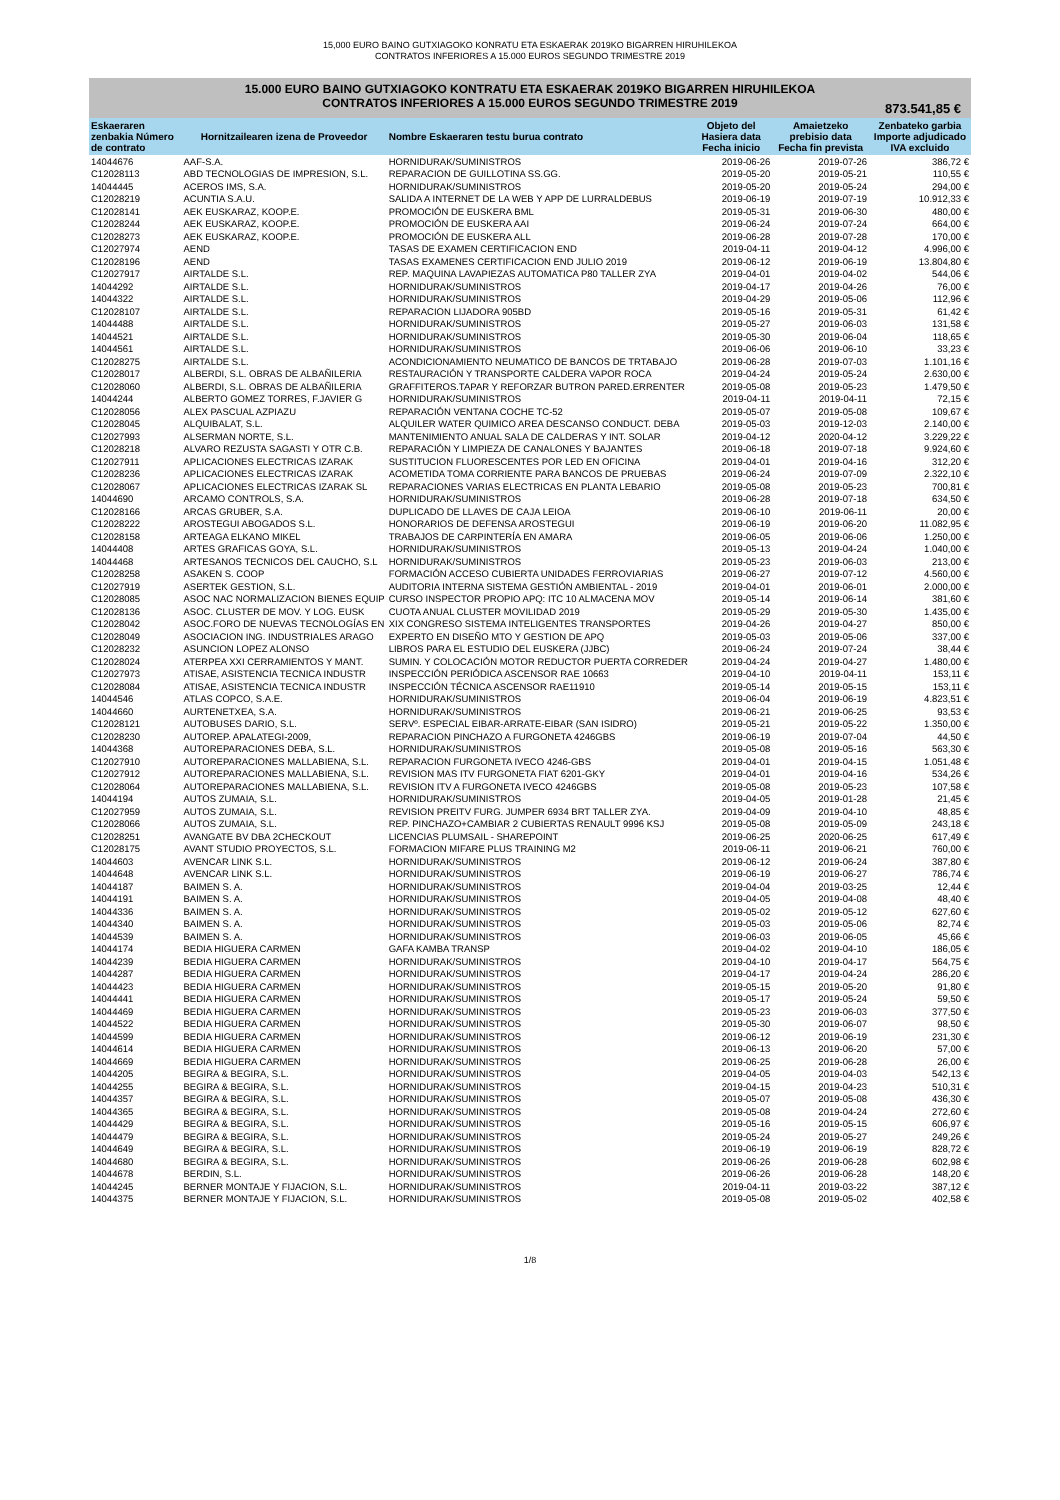15,000 EURO BAINO GUTXIAGOKO KONRATU ETA ESKAERAK 2019KO BIGARREN HIRUHILEKOA
CONTRATOS INFERIORES A 15.000 EUROS SEGUNDO TRIMESTRE 2019
15.000 EURO BAINO GUTXIAGOKO KONTRATU ETA ESKAERAK 2019KO BIGARREN HIRUHILEKOA
CONTRATOS INFERIORES A 15.000 EUROS SEGUNDO TRIMESTRE 2019
873.541,85 €
| Eskaeraren zenbakia Número de contrato | Hornitzailearen izena de Proveedor | Nombre Eskaeraren testu burua contrato | Objeto del Hasiera data Fecha inicio | Amaietzeko prebisio data Fecha fin prevista | Zenbateko garbia Importe adjudicado IVA excluido |
| --- | --- | --- | --- | --- | --- |
| 14044676 | AAF-S.A. | HORNIDURAK/SUMINISTROS | 2019-06-26 | 2019-07-26 | 386,72 € |
| C12028113 | ABD TECNOLOGIAS DE IMPRESION, S.L. | REPARACION DE GUILLOTINA SS.GG. | 2019-05-20 | 2019-05-21 | 110,55 € |
| 14044445 | ACEROS IMS, S.A. | HORNIDURAK/SUMINISTROS | 2019-05-20 | 2019-05-24 | 294,00 € |
| C12028219 | ACUNTIA S.A.U. | SALIDA A INTERNET DE LA WEB Y APP DE LURRALDEBUS | 2019-06-19 | 2019-07-19 | 10.912,33 € |
| C12028141 | AEK EUSKARAZ, KOOP.E. | PROMOCIÓN DE EUSKERA BML | 2019-05-31 | 2019-06-30 | 480,00 € |
| C12028244 | AEK EUSKARAZ, KOOP.E. | PROMOCIÓN DE EUSKERA AAI | 2019-06-24 | 2019-07-24 | 664,00 € |
| C12028273 | AEK EUSKARAZ, KOOP.E. | PROMOCIÓN DE EUSKERA ALL | 2019-06-28 | 2019-07-28 | 170,00 € |
| C12027974 | AEND | TASAS DE EXAMEN CERTIFICACION END | 2019-04-11 | 2019-04-12 | 4.996,00 € |
| C12028196 | AEND | TASAS EXAMENES CERTIFICACION END JULIO 2019 | 2019-06-12 | 2019-06-19 | 13.804,80 € |
| C12027917 | AIRTALDE S.L. | REP. MAQUINA LAVAPIEZAS AUTOMATICA P80 TALLER ZYA | 2019-04-01 | 2019-04-02 | 544,06 € |
| 14044292 | AIRTALDE S.L. | HORNIDURAK/SUMINISTROS | 2019-04-17 | 2019-04-26 | 76,00 € |
| 14044322 | AIRTALDE S.L. | HORNIDURAK/SUMINISTROS | 2019-04-29 | 2019-05-06 | 112,96 € |
| C12028107 | AIRTALDE S.L. | REPARACION LIJADORA 905BD | 2019-05-16 | 2019-05-31 | 61,42 € |
| 14044488 | AIRTALDE S.L. | HORNIDURAK/SUMINISTROS | 2019-05-27 | 2019-06-03 | 131,58 € |
| 14044521 | AIRTALDE S.L. | HORNIDURAK/SUMINISTROS | 2019-05-30 | 2019-06-04 | 118,65 € |
| 14044561 | AIRTALDE S.L. | HORNIDURAK/SUMINISTROS | 2019-06-06 | 2019-06-10 | 33,23 € |
| C12028275 | AIRTALDE S.L. | ACONDICIONAMIENTO NEUMATICO DE BANCOS DE TRTABAJO | 2019-06-28 | 2019-07-03 | 1.101,16 € |
| C12028017 | ALBERDI, S.L. OBRAS DE ALBAÑILERIA | RESTAURACIÓN Y TRANSPORTE CALDERA VAPOR ROCA | 2019-04-24 | 2019-05-24 | 2.630,00 € |
| C12028060 | ALBERDI, S.L. OBRAS DE ALBAÑILERIA | GRAFFITEROS.TAPAR Y REFORZAR BUTRON PARED.ERRENTER | 2019-05-08 | 2019-05-23 | 1.479,50 € |
| 14044244 | ALBERTO GOMEZ TORRES, F.JAVIER G | HORNIDURAK/SUMINISTROS | 2019-04-11 | 2019-04-11 | 72,15 € |
| C12028056 | ALEX PASCUAL AZPIAZU | REPARACIÓN VENTANA COCHE TC-52 | 2019-05-07 | 2019-05-08 | 109,67 € |
| C12028045 | ALQUIBALAT, S.L. | ALQUILER WATER QUIMICO AREA DESCANSO CONDUCT. DEBA | 2019-05-03 | 2019-12-03 | 2.140,00 € |
| C12027993 | ALSERMAN NORTE, S.L. | MANTENIMIENTO ANUAL SALA DE CALDERAS Y INT. SOLAR | 2019-04-12 | 2020-04-12 | 3.229,22 € |
| C12028218 | ALVARO REZUSTA SAGASTI Y OTR C.B. | REPARACIÓN Y LIMPIEZA DE CANALONES Y BAJANTES | 2019-06-18 | 2019-07-18 | 9.924,60 € |
| C12027911 | APLICACIONES ELECTRICAS IZARAK | SUSTITUCION FLUORESCENTES POR LED EN OFICINA | 2019-04-01 | 2019-04-16 | 312,20 € |
| C12028236 | APLICACIONES ELECTRICAS IZARAK | ACOMETIDA TOMA CORRIENTE PARA BANCOS DE PRUEBAS | 2019-06-24 | 2019-07-09 | 2.322,10 € |
| C12028067 | APLICACIONES ELECTRICAS IZARAK SL | REPARACIONES VARIAS ELECTRICAS EN PLANTA LEBARIO | 2019-05-08 | 2019-05-23 | 700,81 € |
| 14044690 | ARCAMO CONTROLS, S.A. | HORNIDURAK/SUMINISTROS | 2019-06-28 | 2019-07-18 | 634,50 € |
| C12028166 | ARCAS GRUBER, S.A. | DUPLICADO DE LLAVES DE CAJA LEIOA | 2019-06-10 | 2019-06-11 | 20,00 € |
| C12028222 | AROSTEGUI ABOGADOS S.L. | HONORARIOS DE DEFENSA AROSTEGUI | 2019-06-19 | 2019-06-20 | 11.082,95 € |
| C12028158 | ARTEAGA ELKANO MIKEL | TRABAJOS DE CARPINTERÍA EN AMARA | 2019-06-05 | 2019-06-06 | 1.250,00 € |
| 14044408 | ARTES GRAFICAS GOYA, S.L. | HORNIDURAK/SUMINISTROS | 2019-05-13 | 2019-04-24 | 1.040,00 € |
| 14044468 | ARTESANOS TECNICOS DEL CAUCHO, S.L | HORNIDURAK/SUMINISTROS | 2019-05-23 | 2019-06-03 | 213,00 € |
| C12028258 | ASAKEN S. COOP | FORMACIÓN ACCESO CUBIERTA UNIDADES FERROVIARIAS | 2019-06-27 | 2019-07-12 | 4.560,00 € |
| C12027919 | ASERTEK GESTION, S.L. | AUDITORIA INTERNA SISTEMA GESTIÓN AMBIENTAL - 2019 | 2019-04-01 | 2019-06-01 | 2.000,00 € |
| C12028085 | ASOC NAC NORMALIZACION BIENES EQUIP | CURSO INSPECTOR PROPIO APQ: ITC 10 ALMACENA MOV | 2019-05-14 | 2019-06-14 | 381,60 € |
| C12028136 | ASOC. CLUSTER DE MOV. Y LOG. EUSK | CUOTA ANUAL CLUSTER MOVILIDAD 2019 | 2019-05-29 | 2019-05-30 | 1.435,00 € |
| C12028042 | ASOC.FORO DE NUEVAS TECNOLOGÍAS EN | XIX CONGRESO SISTEMA INTELIGENTES TRANSPORTES | 2019-04-26 | 2019-04-27 | 850,00 € |
| C12028049 | ASOCIACION ING. INDUSTRIALES ARAGO | EXPERTO EN DISEÑO MTO Y GESTION DE APQ | 2019-05-03 | 2019-05-06 | 337,00 € |
| C12028232 | ASUNCION LOPEZ ALONSO | LIBROS PARA EL ESTUDIO DEL EUSKERA (JJBC) | 2019-06-24 | 2019-07-24 | 38,44 € |
| C12028024 | ATERPEA XXI CERRAMIENTOS Y MANT. | SUMIN. Y COLOCACIÓN MOTOR REDUCTOR PUERTA CORREDER | 2019-04-24 | 2019-04-27 | 1.480,00 € |
| C12027973 | ATISAE, ASISTENCIA TECNICA INDUSTR | INSPECCIÓN PERIÓDICA ASCENSOR RAE 10663 | 2019-04-10 | 2019-04-11 | 153,11 € |
| C12028084 | ATISAE, ASISTENCIA TECNICA INDUSTR | INSPECCIÓN TÉCNICA ASCENSOR RAE11910 | 2019-05-14 | 2019-05-15 | 153,11 € |
| 14044546 | ATLAS COPCO, S.A.E. | HORNIDURAK/SUMINISTROS | 2019-06-04 | 2019-06-19 | 4.823,51 € |
| 14044660 | AURTENETXEA, S.A. | HORNIDURAK/SUMINISTROS | 2019-06-21 | 2019-06-25 | 93,53 € |
| C12028121 | AUTOBUSES DARIO, S.L. | SERVº. ESPECIAL EIBAR-ARRATE-EIBAR (SAN ISIDRO) | 2019-05-21 | 2019-05-22 | 1.350,00 € |
| C12028230 | AUTOREP. APALATEGI-2009, | REPARACION PINCHAZO A FURGONETA 4246GBS | 2019-06-19 | 2019-07-04 | 44,50 € |
| 14044368 | AUTOREPARACIONES DEBA, S.L. | HORNIDURAK/SUMINISTROS | 2019-05-08 | 2019-05-16 | 563,30 € |
| C12027910 | AUTOREPARACIONES MALLABIENA, S.L. | REPARACION FURGONETA IVECO 4246-GBS | 2019-04-01 | 2019-04-15 | 1.051,48 € |
| C12027912 | AUTOREPARACIONES MALLABIENA, S.L. | REVISION MAS ITV FURGONETA FIAT 6201-GKY | 2019-04-01 | 2019-04-16 | 534,26 € |
| C12028064 | AUTOREPARACIONES MALLABIENA, S.L. | REVISION ITV A FURGONETA IVECO 4246GBS | 2019-05-08 | 2019-05-23 | 107,58 € |
| 14044194 | AUTOS ZUMAIA, S.L. | HORNIDURAK/SUMINISTROS | 2019-04-05 | 2019-01-28 | 21,45 € |
| C12027959 | AUTOS ZUMAIA, S.L. | REVISION PREITV FURG. JUMPER 6934 BRT TALLER ZYA. | 2019-04-09 | 2019-04-10 | 48,85 € |
| C12028066 | AUTOS ZUMAIA, S.L. | REP. PINCHAZO+CAMBIAR 2 CUBIERTAS RENAULT 9996 KSJ | 2019-05-08 | 2019-05-09 | 243,18 € |
| C12028251 | AVANGATE BV DBA 2CHECKOUT | LICENCIAS PLUMSAIL - SHAREPOINT | 2019-06-25 | 2020-06-25 | 617,49 € |
| C12028175 | AVANT STUDIO PROYECTOS, S.L. | FORMACION MIFARE PLUS TRAINING M2 | 2019-06-11 | 2019-06-21 | 760,00 € |
| 14044603 | AVENCAR LINK S.L. | HORNIDURAK/SUMINISTROS | 2019-06-12 | 2019-06-24 | 387,80 € |
| 14044648 | AVENCAR LINK S.L. | HORNIDURAK/SUMINISTROS | 2019-06-19 | 2019-06-27 | 786,74 € |
| 14044187 | BAIMEN S. A. | HORNIDURAK/SUMINISTROS | 2019-04-04 | 2019-03-25 | 12,44 € |
| 14044191 | BAIMEN S. A. | HORNIDURAK/SUMINISTROS | 2019-04-05 | 2019-04-08 | 48,40 € |
| 14044336 | BAIMEN S. A. | HORNIDURAK/SUMINISTROS | 2019-05-02 | 2019-05-12 | 627,60 € |
| 14044340 | BAIMEN S. A. | HORNIDURAK/SUMINISTROS | 2019-05-03 | 2019-05-06 | 82,74 € |
| 14044539 | BAIMEN S. A. | HORNIDURAK/SUMINISTROS | 2019-06-03 | 2019-06-05 | 45,66 € |
| 14044174 | BEDIA HIGUERA CARMEN | GAFA KAMBA TRANSP | 2019-04-02 | 2019-04-10 | 186,05 € |
| 14044239 | BEDIA HIGUERA CARMEN | HORNIDURAK/SUMINISTROS | 2019-04-10 | 2019-04-17 | 564,75 € |
| 14044287 | BEDIA HIGUERA CARMEN | HORNIDURAK/SUMINISTROS | 2019-04-17 | 2019-04-24 | 286,20 € |
| 14044423 | BEDIA HIGUERA CARMEN | HORNIDURAK/SUMINISTROS | 2019-05-15 | 2019-05-20 | 91,80 € |
| 14044441 | BEDIA HIGUERA CARMEN | HORNIDURAK/SUMINISTROS | 2019-05-17 | 2019-05-24 | 59,50 € |
| 14044469 | BEDIA HIGUERA CARMEN | HORNIDURAK/SUMINISTROS | 2019-05-23 | 2019-06-03 | 377,50 € |
| 14044522 | BEDIA HIGUERA CARMEN | HORNIDURAK/SUMINISTROS | 2019-05-30 | 2019-06-07 | 98,50 € |
| 14044599 | BEDIA HIGUERA CARMEN | HORNIDURAK/SUMINISTROS | 2019-06-12 | 2019-06-19 | 231,30 € |
| 14044614 | BEDIA HIGUERA CARMEN | HORNIDURAK/SUMINISTROS | 2019-06-13 | 2019-06-20 | 57,00 € |
| 14044669 | BEDIA HIGUERA CARMEN | HORNIDURAK/SUMINISTROS | 2019-06-25 | 2019-06-28 | 26,00 € |
| 14044205 | BEGIRA & BEGIRA, S.L. | HORNIDURAK/SUMINISTROS | 2019-04-05 | 2019-04-03 | 542,13 € |
| 14044255 | BEGIRA & BEGIRA, S.L. | HORNIDURAK/SUMINISTROS | 2019-04-15 | 2019-04-23 | 510,31 € |
| 14044357 | BEGIRA & BEGIRA, S.L. | HORNIDURAK/SUMINISTROS | 2019-05-07 | 2019-05-08 | 436,30 € |
| 14044365 | BEGIRA & BEGIRA, S.L. | HORNIDURAK/SUMINISTROS | 2019-05-08 | 2019-04-24 | 272,60 € |
| 14044429 | BEGIRA & BEGIRA, S.L. | HORNIDURAK/SUMINISTROS | 2019-05-16 | 2019-05-15 | 606,97 € |
| 14044479 | BEGIRA & BEGIRA, S.L. | HORNIDURAK/SUMINISTROS | 2019-05-24 | 2019-05-27 | 249,26 € |
| 14044649 | BEGIRA & BEGIRA, S.L. | HORNIDURAK/SUMINISTROS | 2019-06-19 | 2019-06-19 | 828,72 € |
| 14044680 | BEGIRA & BEGIRA, S.L. | HORNIDURAK/SUMINISTROS | 2019-06-26 | 2019-06-28 | 602,98 € |
| 14044678 | BERDIN, S.L. | HORNIDURAK/SUMINISTROS | 2019-06-26 | 2019-06-28 | 148,20 € |
| 14044245 | BERNER MONTAJE Y FIJACION, S.L. | HORNIDURAK/SUMINISTROS | 2019-04-11 | 2019-03-22 | 387,12 € |
| 14044375 | BERNER MONTAJE Y FIJACION, S.L. | HORNIDURAK/SUMINISTROS | 2019-05-08 | 2019-05-02 | 402,58 € |
1/8